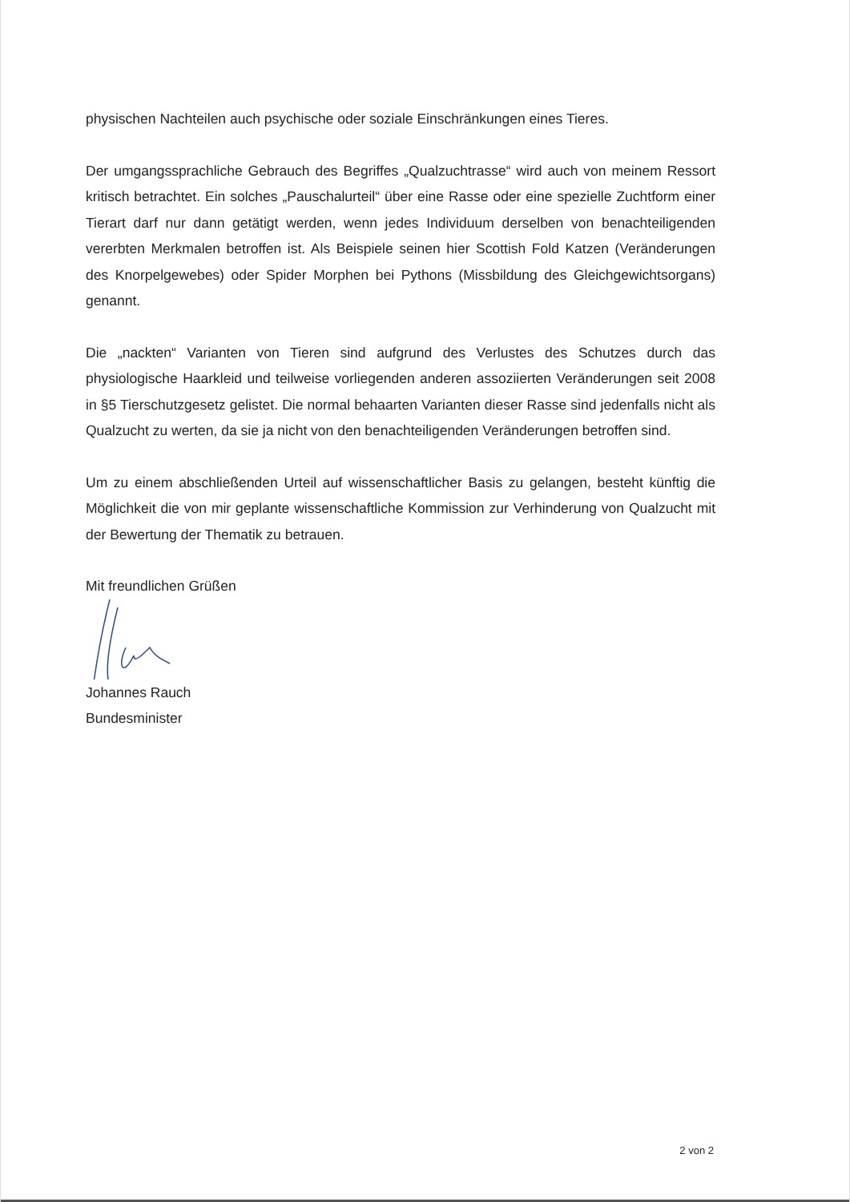physischen Nachteilen auch psychische oder soziale Einschränkungen eines Tieres.
Der umgangssprachliche Gebrauch des Begriffes „Qualzuchtrasse“ wird auch von meinem Ressort kritisch betrachtet. Ein solches „Pauschalurteil“ über eine Rasse oder eine spezielle Zuchtform einer Tierart darf nur dann getätigt werden, wenn jedes Individuum derselben von benachteiligenden vererbten Merkmalen betroffen ist. Als Beispiele seinen hier Scottish Fold Katzen (Veränderungen des Knorpelgewebes) oder Spider Morphen bei Pythons (Missbildung des Gleichgewichtsorgans) genannt.
Die „nackten“ Varianten von Tieren sind aufgrund des Verlustes des Schutzes durch das physiologische Haarkleid und teilweise vorliegenden anderen assoziierten Veränderungen seit 2008 in §5 Tierschutzgesetz gelistet. Die normal behaarten Varianten dieser Rasse sind jedenfalls nicht als Qualzucht zu werten, da sie ja nicht von den benachteiligenden Veränderungen betroffen sind.
Um zu einem abschließenden Urteil auf wissenschaftlicher Basis zu gelangen, besteht künftig die Möglichkeit die von mir geplante wissenschaftliche Kommission zur Verhinderung von Qualzucht mit der Bewertung der Thematik zu betrauen.
Mit freundlichen Grüßen
Johannes Rauch
Bundesminister
2 von 2